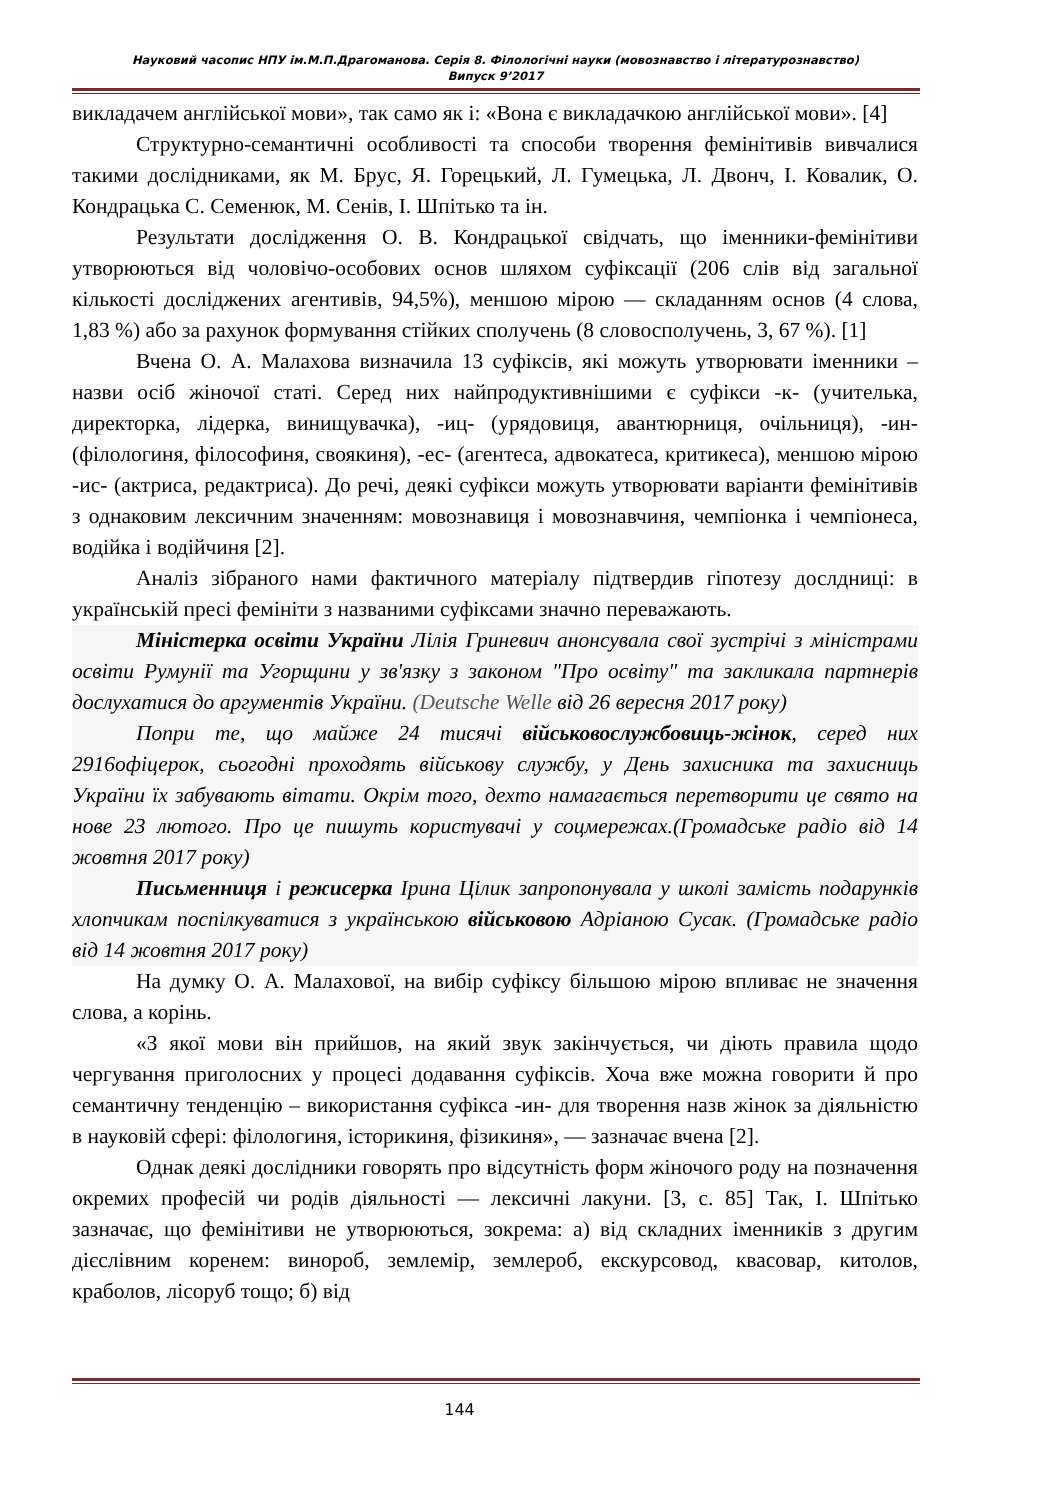Науковий часопис НПУ ім.М.П.Драгоманова. Серія 8. Філологічні науки (мовознавство і літературознавство)
Випуск 9’2017
викладачем англійської мови», так само як і: «Вона є викладачкою англійської мови». [4]
Структурно-семантичні особливості та способи творення фемінітивів вивчалися такими дослідниками, як М. Брус, Я. Горецький, Л. Гумецька, Л. Двонч, І. Ковалик, О. Кондрацька С. Семенюк, М. Сенів, І. Шпітько та ін.
Результати дослідження О. В. Кондрацької свідчать, що іменники-фемінітиви утворюються від чоловічо-особових основ шляхом суфіксації (206 слів від загальної кількості досліджених агентивів, 94,5%), меншою мірою — складанням основ (4 слова, 1,83 %) або за рахунок формування стійких сполучень (8 словосполучень, 3, 67 %). [1]
Вчена О. А. Малахова визначила 13 суфіксів, які можуть утворювати іменники – назви осіб жіночої статі. Серед них найпродуктивнішими є суфікси -к- (учителька, директорка, лідерка, винищувачка), -иц- (урядовиця, авантюрниця, очільниця), -ин- (філологиня, філософиня, своякиня), -ес- (агентеса, адвокатеса, критикеса), меншою мірою -ис- (актриса, редактриса). До речі, деякі суфікси можуть утворювати варіанти фемінітивів з однаковим лексичним значенням: мовознавиця і мовознавчиня, чемпіонка і чемпіонеса, водійка і водійчиня [2].
Аналіз зібраного нами фактичного матеріалу підтвердив гіпотезу дослдниці: в українській пресі фемініти з названими суфіксами значно переважають.
Міністерка освіти України Лілія Гриневич анонсувала свої зустрічі з міністрами освіти Румунії та Угорщини у зв'язку з законом "Про освіту" та закликала партнерів дослухатися до аргументів України. (Deutsche Welle від 26 вересня 2017 року)
Попри те, що майже 24 тисячі військовослужбовиць-жінок, серед них 2916офіцерок, сьогодні проходять військову службу, у День захисника та захисниць України їх забувають вітати. Окрім того, дехто намагається перетворити це свято на нове 23 лютого. Про це пишуть користувачі у соцмережах.(Громадське радіо від 14 жовтня 2017 року)
Письменниця і режисерка Ірина Цілик запропонувала у школі замість подарунків хлопчикам поспілкуватися з українською військовою Адріаною Сусак. (Громадське радіо від 14 жовтня 2017 року)
На думку О. А. Малахової, на вибір суфіксу більшою мірою впливає не значення слова, а корінь.
«З якої мови він прийшов, на який звук закінчується, чи діють правила щодо чергування приголосних у процесі додавання суфіксів. Хоча вже можна говорити й про семантичну тенденцію – використання суфікса -ин- для творення назв жінок за діяльністю в науковій сфері: філологиня, історикиня, фізикиня», — зазначає вчена [2].
Однак деякі дослідники говорять про відсутність форм жіночого роду на позначення окремих професій чи родів діяльності — лексичні лакуни. [3, с. 85] Так, І. Шпітько зазначає, що фемінітиви не утворюються, зокрема: а) від складних іменників з другим дієслівним коренем: винороб, землемір, землероб, екскурсовод, квасовар, китолов, краболов, лісоруб тощо; б) від
144